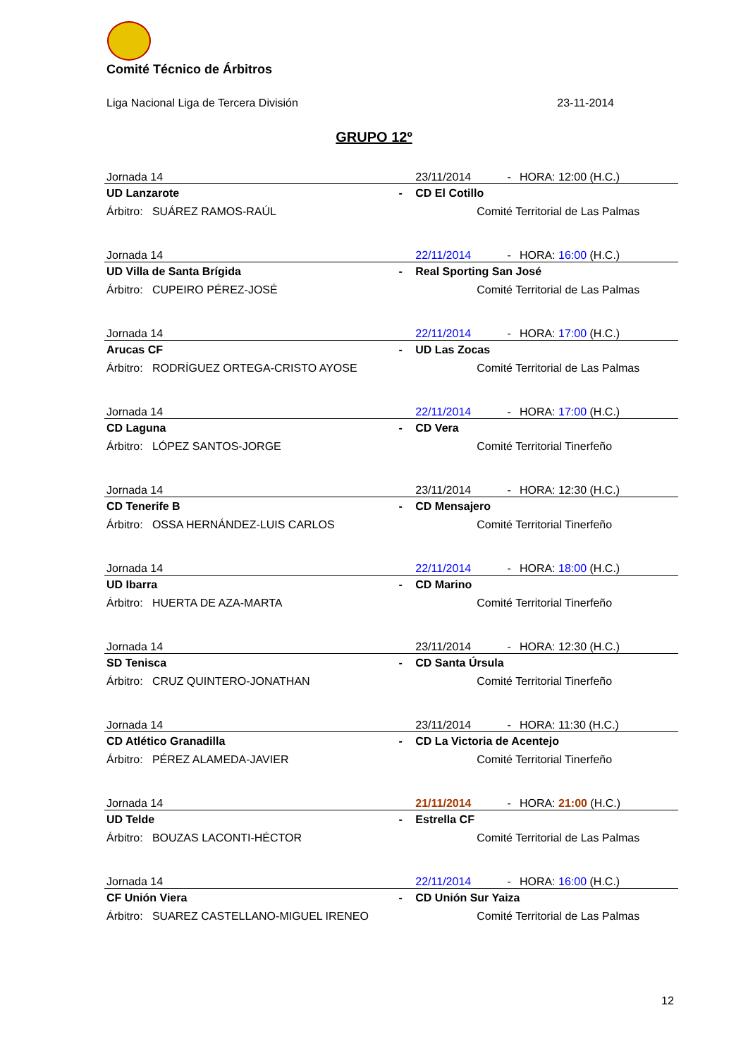Comité Técnico de Árbitros
Liga Nacional Liga de Tercera División 23-11-2014
GRUPO 12º
| Jornada 14 | | 23/11/2014 | - | HORA: 12:00 (H.C.) |
| UD Lanzarote | - | CD El Cotillo | | |
| Árbitro: SUÁREZ RAMOS-RAÚL | | Comité Territorial de Las Palmas | | |
| Jornada 14 | | 22/11/2014 | - | HORA: 16:00 (H.C.) |
| UD Villa de Santa Brígida | - | Real Sporting San José | | |
| Árbitro: CUPEIRO PÉREZ-JOSÉ | | Comité Territorial de Las Palmas | | |
| Jornada 14 | | 22/11/2014 | - | HORA: 17:00 (H.C.) |
| Arucas CF | - | UD Las Zocas | | |
| Árbitro: RODRÍGUEZ ORTEGA-CRISTO AYOSE | | Comité Territorial de Las Palmas | | |
| Jornada 14 | | 22/11/2014 | - | HORA: 17:00 (H.C.) |
| CD Laguna | - | CD Vera | | |
| Árbitro: LÓPEZ SANTOS-JORGE | | Comité Territorial Tinerfeño | | |
| Jornada 14 | | 23/11/2014 | - | HORA: 12:30 (H.C.) |
| CD Tenerife B | - | CD Mensajero | | |
| Árbitro: OSSA HERNÁNDEZ-LUIS CARLOS | | Comité Territorial Tinerfeño | | |
| Jornada 14 | | 22/11/2014 | - | HORA: 18:00 (H.C.) |
| UD Ibarra | - | CD Marino | | |
| Árbitro: HUERTA DE AZA-MARTA | | Comité Territorial Tinerfeño | | |
| Jornada 14 | | 23/11/2014 | - | HORA: 12:30 (H.C.) |
| SD Tenisca | - | CD Santa Úrsula | | |
| Árbitro: CRUZ QUINTERO-JONATHAN | | Comité Territorial Tinerfeño | | |
| Jornada 14 | | 23/11/2014 | - | HORA: 11:30 (H.C.) |
| CD Atlético Granadilla | - | CD La Victoria de Acentejo | | |
| Árbitro: PÉREZ ALAMEDA-JAVIER | | Comité Territorial Tinerfeño | | |
| Jornada 14 | | 21/11/2014 | - | HORA: 21:00 (H.C.) |
| UD Telde | - | Estrella CF | | |
| Árbitro: BOUZAS LACONTI-HÉCTOR | | Comité Territorial de Las Palmas | | |
| Jornada 14 | | 22/11/2014 | - | HORA: 16:00 (H.C.) |
| CF Unión Viera | - | CD Unión Sur Yaiza | | |
| Árbitro: SUAREZ CASTELLANO-MIGUEL IRENEO | | Comité Territorial de Las Palmas | | |
12